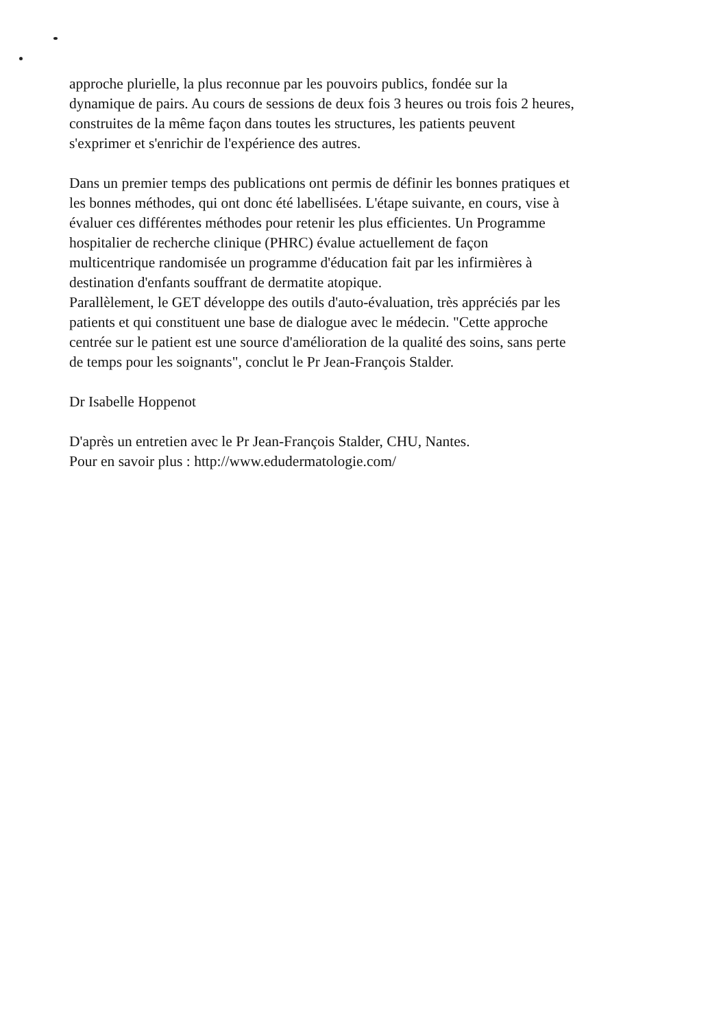approche plurielle, la plus reconnue par les pouvoirs publics, fondée sur la
dynamique de pairs. Au cours de sessions de deux fois 3 heures ou trois fois 2 heures,
construites de la même façon dans toutes les structures, les patients peuvent
s'exprimer et s'enrichir de l'expérience des autres.
Dans un premier temps des publications ont permis de définir les bonnes pratiques et
les bonnes méthodes, qui ont donc été labellisées. L'étape suivante, en cours, vise à
évaluer ces différentes méthodes pour retenir les plus efficientes. Un Programme
hospitalier de recherche clinique (PHRC) évalue actuellement de façon
multicentrique randomisée un programme d'éducation fait par les infirmières à
destination d'enfants souffrant de dermatite atopique.
Parallèlement, le GET développe des outils d'auto-évaluation, très appréciés par les
patients et qui constituent une base de dialogue avec le médecin. "Cette approche
centrée sur le patient est une source d'amélioration de la qualité des soins, sans perte
de temps pour les soignants", conclut le Pr Jean-François Stalder.
Dr Isabelle Hoppenot
D'après un entretien avec le Pr Jean-François Stalder, CHU, Nantes.
Pour en savoir plus : http://www.edudermatologie.com/